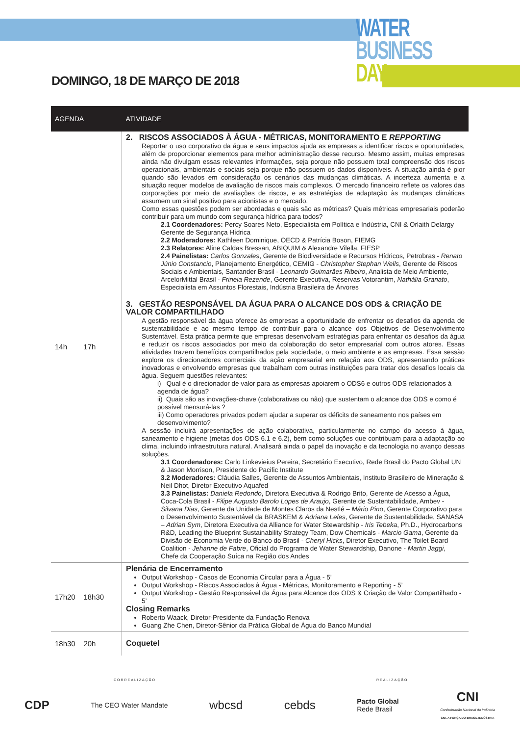WATER
BUSINESS
DAY
DOMINGO, 18 DE MARÇO DE 2018
| AGENDA | ATIVIDADE |
| --- | --- |
| 14h 17h | 2. RISCOS ASSOCIADOS À ÁGUA - MÉTRICAS, MONITORAMENTO E REPPORTING Reportar o uso corporativo da água e seus impactos ajuda as empresas a identificar riscos e oportunidades, além de proporcionar elementos para melhor administração desse recurso. Mesmo assim, muitas empresas ainda não divulgam essas relevantes informações, seja porque não possuem total compreensão dos riscos operacionais, ambientais e sociais seja porque não possuem os dados disponíveis. A situação ainda é pior quando são levados em consideração os cenários das mudanças climáticas. A incerteza aumenta e a situação requer modelos de avaliação de riscos mais complexos. O mercado financeiro reflete os valores das corporações por meio de avaliações de riscos, e as estratégias de adaptação às mudanças climáticas assumem um sinal positivo para acionistas e o mercado. Como essas questões podem ser abordadas e quais são as métricas? Quais métricas empresariais poderão contribuir para um mundo com segurança hídrica para todos? 2.1 Coordenadores: Percy Soares Neto, Especialista em Política e Indústria, CNI & Orlaith Delargy Gerente de Segurança Hídrica 2.2 Moderadores: Kathleen Dominique, OECD & Patrícia Boson, FIEMG 2.3 Relatores: Aline Caldas Bressan, ABIQUIM & Alexandre Vilella, FIESP 2.4 Painelistas: Carlos Gonzales , Gerente de Biodiversidade e Recursos Hídricos, Petrobras - Renato Júnio Constancio , Planejamento Energético, CEMIG - Christopher Stephan Wells , Gerente de Riscos Sociais e Ambientais, Santander Brasil - Leonardo Guimarães Ribeiro , Analista de Meio Ambiente, ArcelorMittal Brasil - Frineia Rezende , Gerente Executiva, Reservas Votorantim, Nathália Granato , Especialista em Assuntos Florestais, Indústria Brasileira de Árvores 3. GESTÃO RESPONSÁVEL DA ÁGUA PARA O ALCANCE DOS ODS & CRIAÇÃO DE VALOR COMPARTILHADO A gestão responsável da água oferece às empresas a oportunidade de enfrentar os desafios da agenda de sustentabilidade e ao mesmo tempo de contribuir para o alcance dos Objetivos de Desenvolvimento Sustentável. Esta prática permite que empresas desenvolvam estratégias para enfrentar os desafios da água e reduzir os riscos associados por meio da colaboração do setor empresarial com outros atores. Essas atividades trazem benefícios compartilhados pela sociedade, o meio ambiente e as empresas. Essa sessão explora os direcionadores comerciais da ação empresarial em relação aos ODS, apresentando práticas inovadoras e envolvendo empresas que trabalham com outras instituições para tratar dos desafios locais da água. Seguem questões relevantes: i) Qual é o direcionador de valor para as empresas apoiarem o ODS6 e outros ODS relacionados à agenda de água? ii) Quais são as inovações-chave (colaborativas ou não) que sustentam o alcance dos ODS e como é possível mensurá-las ? iii) Como operadores privados podem ajudar a superar os déficits de saneamento nos países em desenvolvimento? A sessão incluirá apresentações de ação colaborativa, particularmente no campo do acesso à água, saneamento e higiene (metas dos ODS 6.1 e 6.2), bem como soluções que contribuam para a adaptação ao clima, incluindo infraestrutura natural. Analisará ainda o papel da inovação e da tecnologia no avanço dessas soluções. 3.1 Coordenadores: Carlo Linkevieius Pereira, Secretário Executivo, Rede Brasil do Pacto Global UN & Jason Morrison, Presidente do Pacific Institute 3.2 Moderadores: Cláudia Salles, Gerente de Assuntos Ambientais, Instituto Brasileiro de Mineração & Neil Dhot, Diretor Executivo Aquafed 3.3 Painelistas: Daniela Redondo , Diretora Executiva & Rodrigo Brito, Gerente de Acesso a Água, Coca-Cola Brasil - Filipe Augusto Barolo Lopes de Araujo , Gerente de Sustentabilidade, Ambev - Silvana Dias , Gerente da Unidade de Montes Claros da Nestlé – Mário Pino , Gerente Corporativo para o Desenvolvimento Sustentável da BRASKEM & Adriana Leles , Gerente de Sustentabilidade, SANASA – Adrian Sym , Diretora Executiva da Alliance for Water Stewardship - Iris Tebeka , Ph.D., Hydrocarbons R&D, Leading the Blueprint Sustainability Strategy Team, Dow Chemicals - Marcio Gama , Gerente da Divisão de Economia Verde do Banco do Brasil - Cheryl Hicks , Diretor Executivo, The Toilet Board Coalition - Jehanne de Fabre , Oficial do Programa de Water Stewardship, Danone - Martin Jaggi , Chefe da Cooperação Suíca na Região dos Andes |
| 17h20 18h30 | Plenária de Encerramento Output Workshop - Casos de Economia Circular para a Água - 5’ Output Workshop - Riscos Associados à Água - Métricas, Monitoramento e Reporting - 5’ Output Workshop - Gestão Responsável da Água para Alcance dos ODS & Criação de Valor Compartilhado - 5’ Closing Remarks Roberto Waack, Diretor-Presidente da Fundação Renova Guang Zhe Chen, Diretor-Sênior da Prática Global de Água do Banco Mundial |
| 18h30 20h | Coquetel |
CORREALIZAÇÃO REALIZAÇÃO
CDP The CEO Water Mandate wbcsd cebds Pacto Global
Rede Brasil CNI
Confederação Nacional da Indústria
CNI. A FORÇA DO BRASIL INDÚSTRIA